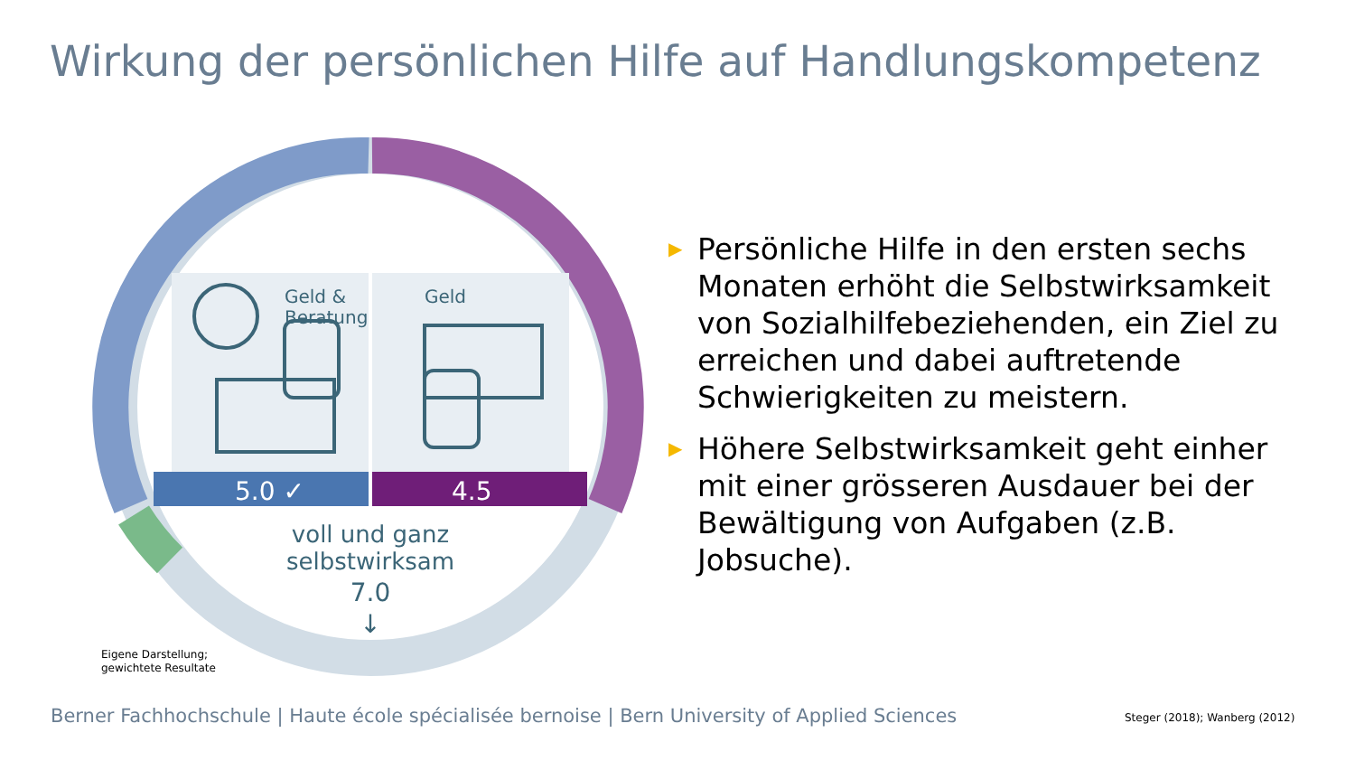Wirkung der persönlichen Hilfe auf Handlungskompetenz
Geld &
Beratung
Geld
5.0 ✓
4.5
voll und ganz
selbstwirksam
7.0
↓
▶ Persönliche Hilfe in den ersten sechs Monaten erhöht die Selbstwirksamkeit von Sozialhilfebeziehenden, ein Ziel zu erreichen und dabei auftretende Schwierigkeiten zu meistern.
▶ Höhere Selbstwirksamkeit geht einher mit einer grösseren Ausdauer bei der Bewältigung von Aufgaben (z.B. Jobsuche).
Eigene Darstellung;
gewichtete Resultate
Berner Fachhochschule | Haute école spécialisée bernoise | Bern University of Applied Sciences
Steger (2018); Wanberg (2012)